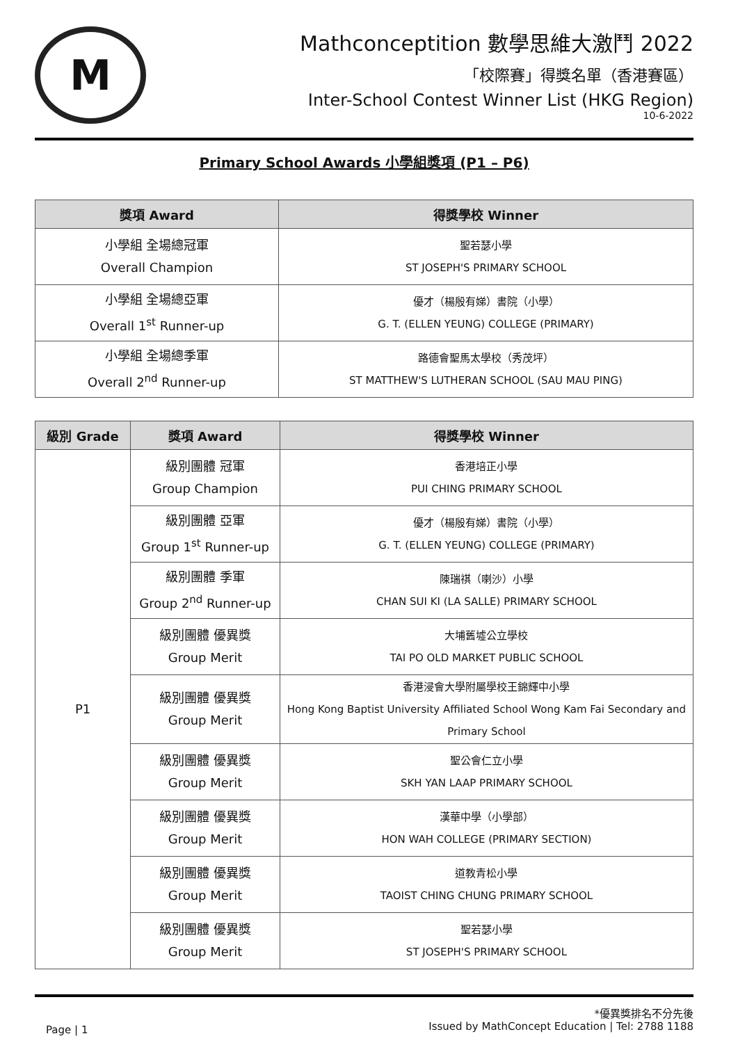M
Mathconceptition 數學思維大激鬥 2022
「校際賽」得獎名單（香港賽區）
Inter-School Contest Winner List (HKG Region)
10-6-2022
Primary School Awards 小學組獎項 (P1 – P6)
| 獎項 Award | 得獎學校 Winner |
| --- | --- |
| 小學組 全場總冠軍 Overall Champion | 聖若瑟小學 ST JOSEPH'S PRIMARY SCHOOL |
| 小學組 全場總亞軍 Overall 1<sup>st</sup> Runner-up | 優才（楊殷有娣）書院（小學） G. T. (ELLEN YEUNG) COLLEGE (PRIMARY) |
| 小學組 全場總季軍 Overall 2<sup>nd</sup> Runner-up | 路德會聖馬太學校（秀茂坪） ST MATTHEW'S LUTHERAN SCHOOL (SAU MAU PING) |
| 級別 Grade | 獎項 Award | 得獎學校 Winner |
| --- | --- | --- |
| P1 | 級別團體 冠軍 Group Champion | 香港培正小學 PUI CHING PRIMARY SCHOOL |
| | 級別團體 亞軍 Group 1<sup>st</sup> Runner-up | 優才（楊殷有娣）書院（小學） G. T. (ELLEN YEUNG) COLLEGE (PRIMARY) |
| | 級別團體 季軍 Group 2<sup>nd</sup> Runner-up | 陳瑞祺（喇沙）小學 CHAN SUI KI (LA SALLE) PRIMARY SCHOOL |
| | 級別團體 優異獎 Group Merit | 大埔舊墟公立學校 TAI PO OLD MARKET PUBLIC SCHOOL |
| | 級別團體 優異獎 Group Merit | 香港浸會大學附屬學校王錦輝中小學 Hong Kong Baptist University Affiliated School Wong Kam Fai Secondary and Primary School |
| | 級別團體 優異獎 Group Merit | 聖公會仁立小學 SKH YAN LAAP PRIMARY SCHOOL |
| | 級別團體 優異獎 Group Merit | 漢華中學（小學部） HON WAH COLLEGE (PRIMARY SECTION) |
| | 級別團體 優異獎 Group Merit | 道教青松小學 TAOIST CHING CHUNG PRIMARY SCHOOL |
| | 級別團體 優異獎 Group Merit | 聖若瑟小學 ST JOSEPH'S PRIMARY SCHOOL |
Page | 1
*優異獎排名不分先後
Issued by MathConcept Education | Tel: 2788 1188